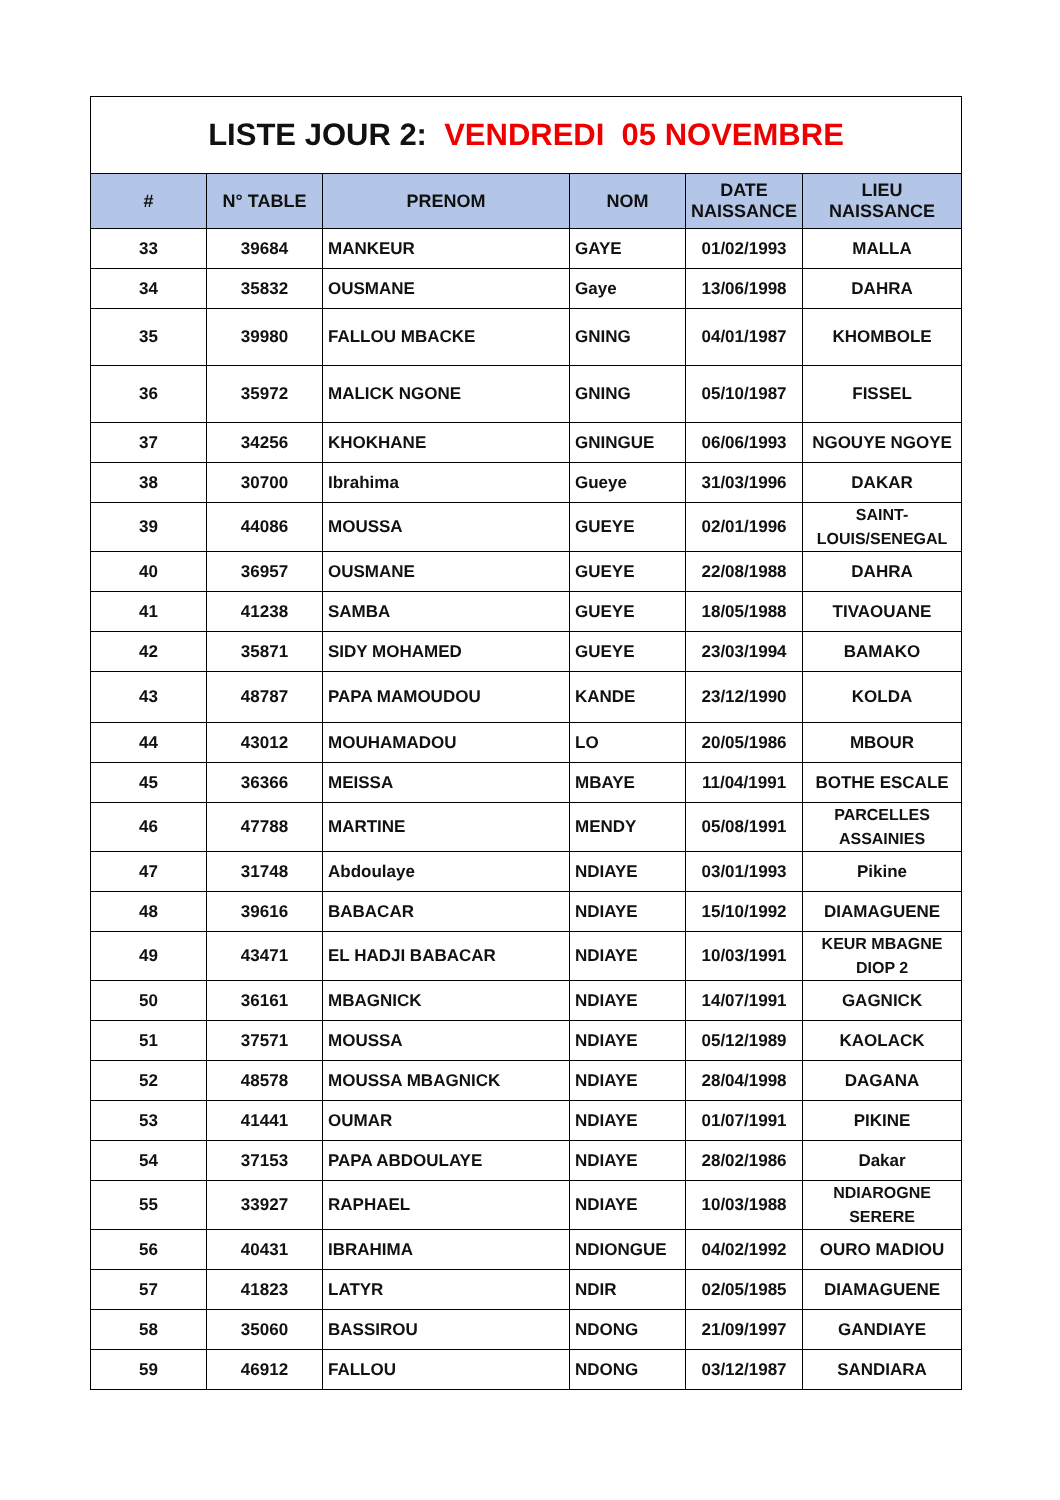| LISTE JOUR 2: VENDREDI 05 NOVEMBRE | | | | | |
| # | N° TABLE | PRENOM | NOM | DATE NAISSANCE | LIEU NAISSANCE |
| 33 | 39684 | MANKEUR | GAYE | 01/02/1993 | MALLA |
| 34 | 35832 | OUSMANE | Gaye | 13/06/1998 | DAHRA |
| 35 | 39980 | FALLOU MBACKE | GNING | 04/01/1987 | KHOMBOLE |
| 36 | 35972 | MALICK NGONE | GNING | 05/10/1987 | FISSEL |
| 37 | 34256 | KHOKHANE | GNINGUE | 06/06/1993 | NGOUYE NGOYE |
| 38 | 30700 | Ibrahima | Gueye | 31/03/1996 | DAKAR |
| 39 | 44086 | MOUSSA | GUEYE | 02/01/1996 | SAINT-LOUIS/SENEGAL |
| 40 | 36957 | OUSMANE | GUEYE | 22/08/1988 | DAHRA |
| 41 | 41238 | SAMBA | GUEYE | 18/05/1988 | TIVAOUANE |
| 42 | 35871 | SIDY MOHAMED | GUEYE | 23/03/1994 | BAMAKO |
| 43 | 48787 | PAPA MAMOUDOU | KANDE | 23/12/1990 | KOLDA |
| 44 | 43012 | MOUHAMADOU | LO | 20/05/1986 | MBOUR |
| 45 | 36366 | MEISSA | MBAYE | 11/04/1991 | BOTHE ESCALE |
| 46 | 47788 | MARTINE | MENDY | 05/08/1991 | PARCELLES ASSAINIES |
| 47 | 31748 | Abdoulaye | NDIAYE | 03/01/1993 | Pikine |
| 48 | 39616 | BABACAR | NDIAYE | 15/10/1992 | DIAMAGUENE |
| 49 | 43471 | EL HADJI BABACAR | NDIAYE | 10/03/1991 | KEUR MBAGNE DIOP 2 |
| 50 | 36161 | MBAGNICK | NDIAYE | 14/07/1991 | GAGNICK |
| 51 | 37571 | MOUSSA | NDIAYE | 05/12/1989 | KAOLACK |
| 52 | 48578 | MOUSSA MBAGNICK | NDIAYE | 28/04/1998 | DAGANA |
| 53 | 41441 | OUMAR | NDIAYE | 01/07/1991 | PIKINE |
| 54 | 37153 | PAPA ABDOULAYE | NDIAYE | 28/02/1986 | Dakar |
| 55 | 33927 | RAPHAEL | NDIAYE | 10/03/1988 | NDIAROGNE SERERE |
| 56 | 40431 | IBRAHIMA | NDIONGUE | 04/02/1992 | OURO MADIOU |
| 57 | 41823 | LATYR | NDIR | 02/05/1985 | DIAMAGUENE |
| 58 | 35060 | BASSIROU | NDONG | 21/09/1997 | GANDIAYE |
| 59 | 46912 | FALLOU | NDONG | 03/12/1987 | SANDIARA |